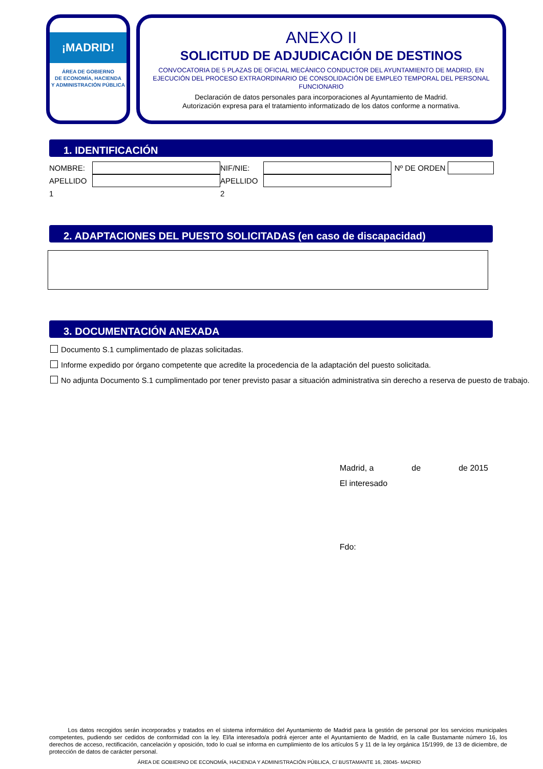¡MADRID!
ÁREA DE GOBIERNO
DE ECONOMÍA, HACIENDA
Y ADMINISTRACIÓN PÚBLICA
ANEXO II
SOLICITUD DE ADJUDICACIÓN DE DESTINOS
CONVOCATORIA DE 5 PLAZAS DE OFICIAL MECÁNICO CONDUCTOR DEL AYUNTAMIENTO DE MADRID, EN
EJECUCIÓN DEL PROCESO EXTRAORDINARIO DE CONSOLIDACIÓN DE EMPLEO TEMPORAL DEL PERSONAL
FUNCIONARIO
Declaración de datos personales para incorporaciones al Ayuntamiento de Madrid.
Autorización expresa para el tratamiento informatizado de los datos conforme a normativa.
1. IDENTIFICACIÓN
NOMBRE: NIF/NIE: Nº DE ORDEN
APELLIDO 1
APELLIDO 2
2. ADAPTACIONES DEL PUESTO SOLICITADAS (en caso de discapacidad)
3. DOCUMENTACIÓN ANEXADA
Documento S.1 cumplimentado de plazas solicitadas.
Informe expedido por órgano competente que acredite la procedencia de la adaptación del puesto solicitada.
No adjunta Documento S.1 cumplimentado por tener previsto pasar a situación administrativa sin derecho a reserva de puesto de trabajo.
Madrid, a de de 2015
El interesado
Fdo:
Los datos recogidos serán incorporados y tratados en el sistema informático del Ayuntamiento de Madrid para la gestión de personal por los servicios municipales competentes, pudiendo ser cedidos de conformidad con la ley. El/la interesado/a podrá ejercer ante el Ayuntamiento de Madrid, en la calle Bustamante número 16, los derechos de acceso, rectificación, cancelación y oposición, todo lo cual se informa en cumplimiento de los artículos 5 y 11 de la ley orgánica 15/1999, de 13 de diciembre, de protección de datos de carácter personal.
ÁREA DE GOBIERNO DE ECONOMÍA, HACIENDA Y ADMINISTRACIÓN PÚBLICA, C/ BUSTAMANTE 16, 28045- MADRID